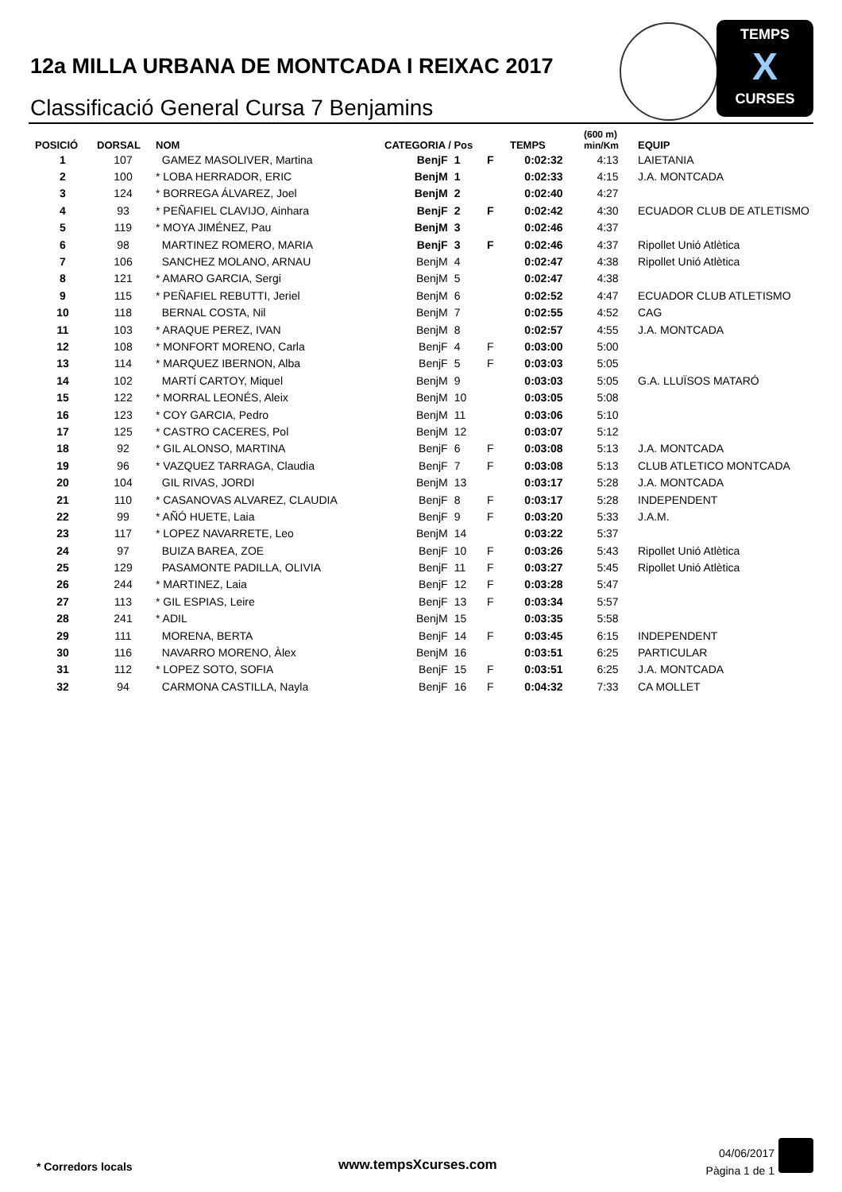12a MILLA URBANA DE MONTCADA I REIXAC 2017
Classificació General Cursa 7 Benjamins
TEMPS
X
CURSES
| POSICIÓ | DORSAL | NOM | CATEGORIA / Pos | | | TEMPS | (600 m) min/Km | EQUIP |
| --- | --- | --- | --- | --- | --- | --- | --- | --- |
| 1 | 107 | GAMEZ MASOLIVER, Martina | BenjF | 1 | F | 0:02:32 | 4:13 | LAIETANIA |
| 2 | 100 | * LOBA HERRADOR, ERIC | BenjM | 1 | | 0:02:33 | 4:15 | J.A. MONTCADA |
| 3 | 124 | * BORREGA ÁLVAREZ, Joel | BenjM | 2 | | 0:02:40 | 4:27 | |
| 4 | 93 | * PEÑAFIEL CLAVIJO, Ainhara | BenjF | 2 | F | 0:02:42 | 4:30 | ECUADOR CLUB DE ATLETISMO |
| 5 | 119 | * MOYA JIMÉNEZ, Pau | BenjM | 3 | | 0:02:46 | 4:37 | |
| 6 | 98 | MARTINEZ ROMERO, MARIA | BenjF | 3 | F | 0:02:46 | 4:37 | Ripollet Unió Atlètica |
| 7 | 106 | SANCHEZ MOLANO, ARNAU | BenjM | 4 | | 0:02:47 | 4:38 | Ripollet Unió Atlètica |
| 8 | 121 | * AMARO GARCIA, Sergi | BenjM | 5 | | 0:02:47 | 4:38 | |
| 9 | 115 | * PEÑAFIEL REBUTTI, Jeriel | BenjM | 6 | | 0:02:52 | 4:47 | ECUADOR CLUB ATLETISMO |
| 10 | 118 | BERNAL COSTA, Nil | BenjM | 7 | | 0:02:55 | 4:52 | CAG |
| 11 | 103 | * ARAQUE PEREZ, IVAN | BenjM | 8 | | 0:02:57 | 4:55 | J.A. MONTCADA |
| 12 | 108 | * MONFORT MORENO, Carla | BenjF | 4 | F | 0:03:00 | 5:00 | |
| 13 | 114 | * MARQUEZ IBERNON, Alba | BenjF | 5 | F | 0:03:03 | 5:05 | |
| 14 | 102 | MARTÍ CARTOY, Miquel | BenjM | 9 | | 0:03:03 | 5:05 | G.A. LLUÏSOS MATARÓ |
| 15 | 122 | * MORRAL LEONÉS, Aleix | BenjM | 10 | | 0:03:05 | 5:08 | |
| 16 | 123 | * COY GARCIA, Pedro | BenjM | 11 | | 0:03:06 | 5:10 | |
| 17 | 125 | * CASTRO CACERES, Pol | BenjM | 12 | | 0:03:07 | 5:12 | |
| 18 | 92 | * GIL ALONSO, MARTINA | BenjF | 6 | F | 0:03:08 | 5:13 | J.A. MONTCADA |
| 19 | 96 | * VAZQUEZ TARRAGA, Claudia | BenjF | 7 | F | 0:03:08 | 5:13 | CLUB ATLETICO MONTCADA |
| 20 | 104 | GIL RIVAS, JORDI | BenjM | 13 | | 0:03:17 | 5:28 | J.A. MONTCADA |
| 21 | 110 | * CASANOVAS ALVAREZ, CLAUDIA | BenjF | 8 | F | 0:03:17 | 5:28 | INDEPENDENT |
| 22 | 99 | * AÑÓ HUETE, Laia | BenjF | 9 | F | 0:03:20 | 5:33 | J.A.M. |
| 23 | 117 | * LOPEZ NAVARRETE, Leo | BenjM | 14 | | 0:03:22 | 5:37 | |
| 24 | 97 | BUIZA BAREA, ZOE | BenjF | 10 | F | 0:03:26 | 5:43 | Ripollet Unió Atlètica |
| 25 | 129 | PASAMONTE PADILLA, OLIVIA | BenjF | 11 | F | 0:03:27 | 5:45 | Ripollet Unió Atlètica |
| 26 | 244 | * MARTINEZ, Laia | BenjF | 12 | F | 0:03:28 | 5:47 | |
| 27 | 113 | * GIL ESPIAS, Leire | BenjF | 13 | F | 0:03:34 | 5:57 | |
| 28 | 241 | * ADIL | BenjM | 15 | | 0:03:35 | 5:58 | |
| 29 | 111 | MORENA, BERTA | BenjF | 14 | F | 0:03:45 | 6:15 | INDEPENDENT |
| 30 | 116 | NAVARRO MORENO, Àlex | BenjM | 16 | | 0:03:51 | 6:25 | PARTICULAR |
| 31 | 112 | * LOPEZ SOTO, SOFIA | BenjF | 15 | F | 0:03:51 | 6:25 | J.A. MONTCADA |
| 32 | 94 | CARMONA CASTILLA, Nayla | BenjF | 16 | F | 0:04:32 | 7:33 | CA MOLLET |
* Corredors locals www.tempsXcurses.com
04/06/2017
Pàgina 1 de 1